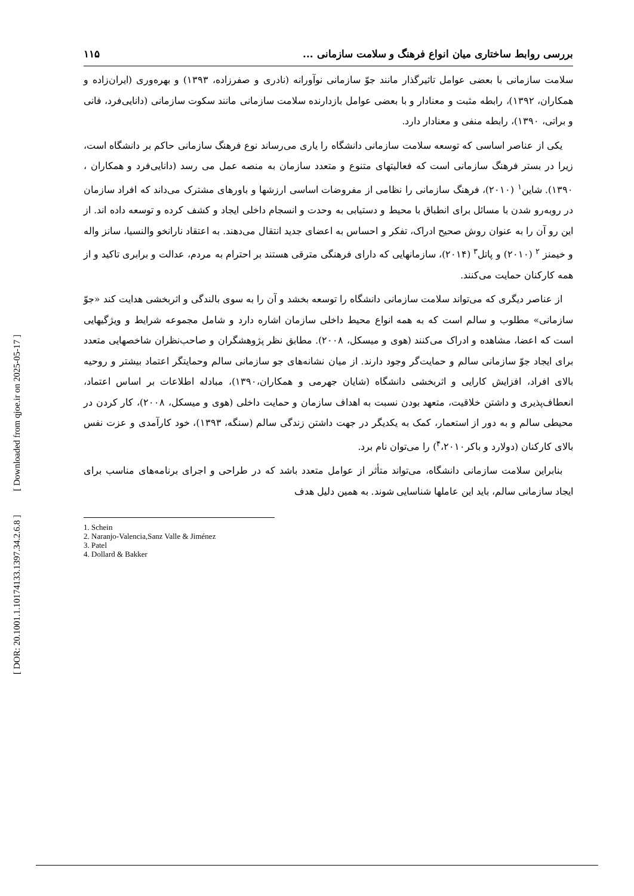[ Downloaded from qjoe.ir on 2025-05-17 ]
[ DOR: 20.1001.1.10174133.1397.34.2.6.8 ]
بررسی روابط ساختاری میان انواع فرهنگ و سلامت سازمانی ... ۱۱۵
سلامت سازمانی با بعضی عوامل تاثیرگذار مانند جوّ سازمانی نوآورانه (نادری و صفرزاده، ۱۳۹۳) و بهره‌وری (ایران‌زاده و همکاران، ۱۳۹۲)، رابطه مثبت و معنادار و با بعضی عوامل بازدارنده سلامت سازمانی مانند سکوت سازمانی (دانایی‌فرد، فانی و براتی، ۱۳۹۰)، رابطه منفی و معنادار دارد.
یکی از عناصر اساسی که توسعه سلامت سازمانی دانشگاه را یاری می‌رساند نوع فرهنگ سازمانی حاکم بر دانشگاه است، زیرا در بستر فرهنگ سازمانی است که فعالیتهای متنوع و متعدد سازمان به منصه عمل می رسد (دانایی‌فرد و همکاران ، ۱۳۹۰). شاین<sup>۱</sup> (۲۰۱۰)، فرهنگ سازمانی را نظامی از مفروضات اساسی ارزشها و باورهای مشترک می‌داند که افراد سازمان در روبه‌رو شدن با مسائل برای انطباق با محیط و دستیابی به وحدت و انسجام داخلی ایجاد و کشف کرده و توسعه داده اند. از این رو آن را به عنوان روش صحیح ادراک، تفکر و احساس به اعضای جدید انتقال می‌دهند. به اعتقاد نارانخو والنسیا، سانز واله و خیمنز <sup>۲</sup> (۲۰۱۰) و پاتل<sup>۳</sup> (۲۰۱۴)، سازمانهایی که دارای فرهنگی مترقی هستند بر احترام به مردم، عدالت و برابری تاکید و از همه کارکنان حمایت می‌کنند.
از عناصر دیگری که می‌تواند سلامت سازمانی دانشگاه را توسعه بخشد و آن را به سوی بالندگی و اثربخشی هدایت کند «جوّ سازمانی» مطلوب و سالم است که به همه انواع محیط داخلی سازمان اشاره دارد و شامل مجموعه شرایط و ویژگیهایی است که اعضا، مشاهده و ادراک می‌کنند (هوی و میسکل، ۲۰۰۸). مطابق نظر پژوهشگران و صاحب‌نظران شاخصهایی متعدد برای ایجاد جوّ سازمانی سالم و حمایت‌گر وجود دارند. از میان نشانه‌های جو سازمانی سالم وحمایتگر اعتماد بیشتر و روحیه بالای افراد، افزایش کارایی و اثربخشی دانشگاه (شایان جهرمی و همکاران،۱۳۹۰)، مبادله اطلاعات بر اساس اعتماد، انعطاف‌پذیری و داشتن خلاقیت، متعهد بودن نسبت به اهداف سازمان و حمایت داخلی (هوی و میسکل، ۲۰۰۸)، کار کردن در محیطی سالم و به دور از استعمار، کمک به یکدیگر در جهت داشتن زندگی سالم (سنگه، ۱۳۹۳)، خود کارآمدی و عزت نفس بالای کارکنان (دولارد و باکر<sup>۴</sup>،۲۰۱۰) را می‌توان نام برد.
بنابراین سلامت سازمانی دانشگاه، می‌تواند متأثر از عوامل متعدد باشد که در طراحی و اجرای برنامه‌های مناسب برای ایجاد سازمانی سالم، باید این عاملها شناسایی شوند. به همین دلیل هدف
1. Schein
2. Naranjo-Valencia,Sanz Valle & Jiménez
3. Patel
4. Dollard & Bakker